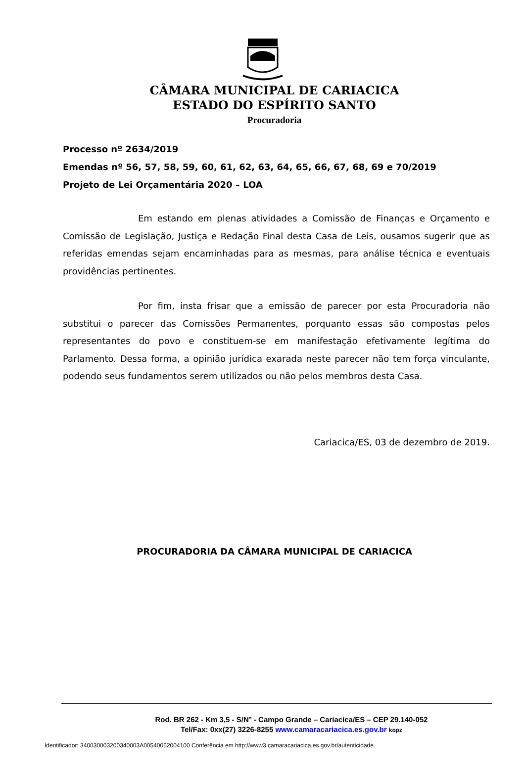CÂMARA MUNICIPAL DE CARIACICA
ESTADO DO ESPÍRITO SANTO
Procuradoria
Processo nº 2634/2019
Emendas nº 56, 57, 58, 59, 60, 61, 62, 63, 64, 65, 66, 67, 68, 69 e 70/2019
Projeto de Lei Orçamentária 2020 – LOA
Em estando em plenas atividades a Comissão de Finanças e Orçamento e Comissão de Legislação, Justiça e Redação Final desta Casa de Leis, ousamos sugerir que as referidas emendas sejam encaminhadas para as mesmas, para análise técnica e eventuais providências pertinentes.
Por fim, insta frisar que a emissão de parecer por esta Procuradoria não substitui o parecer das Comissões Permanentes, porquanto essas são compostas pelos representantes do povo e constituem-se em manifestação efetivamente legítima do Parlamento. Dessa forma, a opinião jurídica exarada neste parecer não tem força vinculante, podendo seus fundamentos serem utilizados ou não pelos membros desta Casa.
Cariacica/ES, 03 de dezembro de 2019.
PROCURADORIA DA CÂMARA MUNICIPAL DE CARIACICA
Rod. BR 262 - Km 3,5 - S/N° - Campo Grande – Cariacica/ES – CEP 29.140-052
Tel/Fax: 0xx(27) 3226-8255 www.camaracariacica.es.gov.br kopz
Identificador: 340030003200340003A00540052004100 Conferência em http://www3.camaracariacica.es.gov.br/autenticidade.